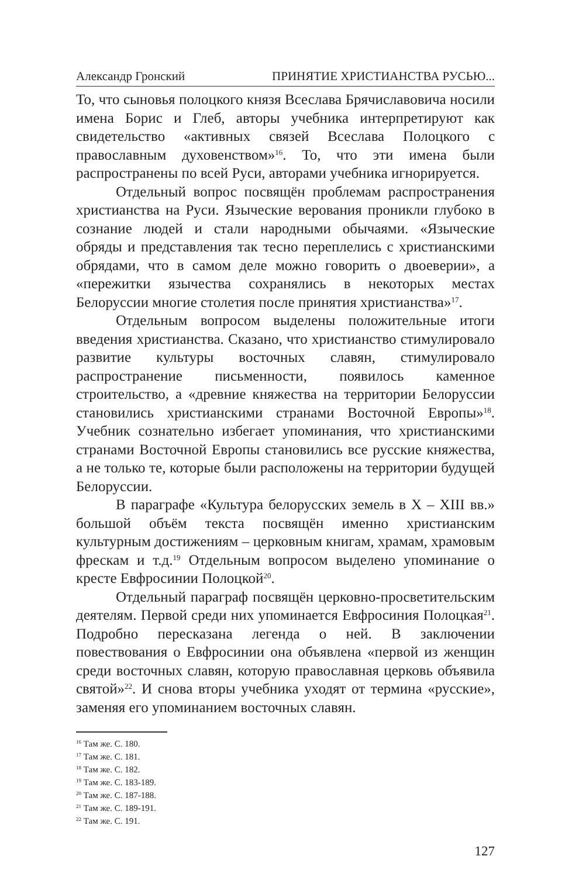Александр Гронский ПРИНЯТИЕ ХРИСТИАНСТВА РУСЬЮ...
То, что сыновья полоцкого князя Всеслава Брячиславовича носили имена Борис и Глеб, авторы учебника интерпретируют как свидетельство «активных связей Всеслава Полоцкого с православным духовенством»<sup>16</sup>. То, что эти имена были распространены по всей Руси, авторами учебника игнорируется.
Отдельный вопрос посвящён проблемам распространения христианства на Руси. Языческие верования проникли глубоко в сознание людей и стали народными обычаями. «Языческие обряды и представления так тесно переплелись с христианскими обрядами, что в самом деле можно говорить о двоеверии», а «пережитки язычества сохранялись в некоторых местах Белоруссии многие столетия после принятия христианства»<sup>17</sup>.
Отдельным вопросом выделены положительные итоги введения христианства. Сказано, что христианство стимулировало развитие культуры восточных славян, стимулировало распространение письменности, появилось каменное строительство, а «древние княжества на территории Белоруссии становились христианскими странами Восточной Европы»<sup>18</sup>. Учебник сознательно избегает упоминания, что христианскими странами Восточной Европы становились все русские княжества, а не только те, которые были расположены на территории будущей Белоруссии.
В параграфе «Культура белорусских земель в X – XIII вв.» большой объём текста посвящён именно христианским культурным достижениям – церковным книгам, храмам, храмовым фрескам и т.д.<sup>19</sup> Отдельным вопросом выделено упоминание о кресте Евфросинии Полоцкой<sup>20</sup>.
Отдельный параграф посвящён церковно-просветительским деятелям. Первой среди них упоминается Евфросиния Полоцкая<sup>21</sup>. Подробно пересказана легенда о ней. В заключении повествования о Евфросинии она объявлена «первой из женщин среди восточных славян, которую православная церковь объявила святой»<sup>22</sup>. И снова вторы учебника уходят от термина «русские», заменяя его упоминанием восточных славян.
<sup>16</sup> Там же. С. 180.
<sup>17</sup> Там же. С. 181.
<sup>18</sup> Там же. С. 182.
<sup>19</sup> Там же. С. 183-189.
<sup>20</sup> Там же. С. 187-188.
<sup>21</sup> Там же. С. 189-191.
<sup>22</sup> Там же. С. 191.
127